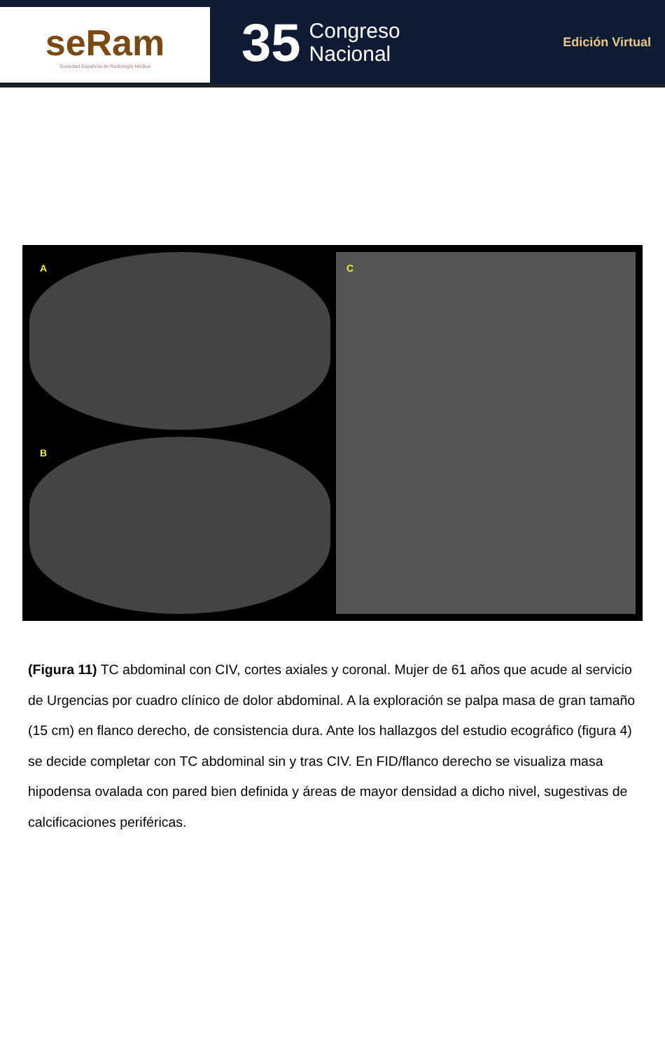seRam
Sociedad Española de Radiología Médica
35 Congreso
Nacional
Edición Virtual
A
B
C
(Figura 11) TC abdominal con CIV, cortes axiales y coronal. Mujer de 61 años que acude al servicio de Urgencias por cuadro clínico de dolor abdominal. A la exploración se palpa masa de gran tamaño (15 cm) en flanco derecho, de consistencia dura. Ante los hallazgos del estudio ecográfico (figura 4) se decide completar con TC abdominal sin y tras CIV. En FID/flanco derecho se visualiza masa hipodensa ovalada con pared bien definida y áreas de mayor densidad a dicho nivel, sugestivas de calcificaciones periféricas.